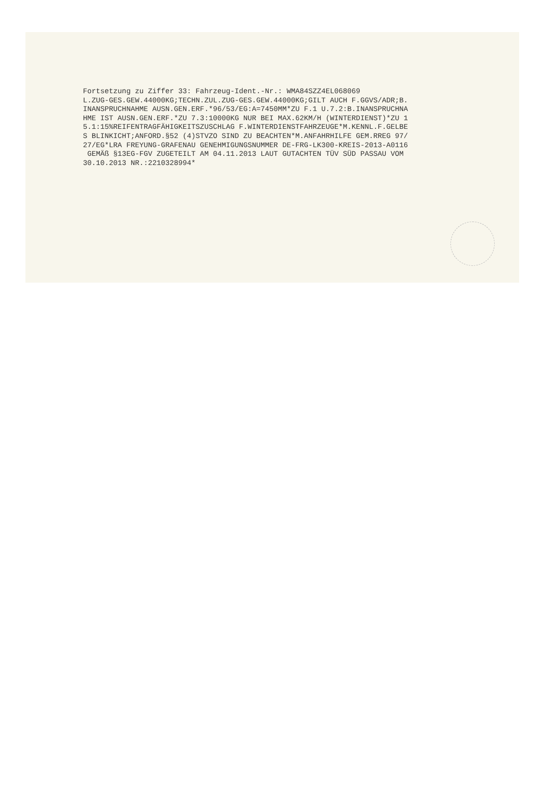Fortsetzung zu Ziffer 33: Fahrzeug-Ident.-Nr.: WMA84SZZ4EL068069 L.ZUG-GES.GEW.44000KG;TECHN.ZUL.ZUG-GES.GEW.44000KG;GILT AUCH F.GGVS/ADR;B. INANSPRUCHNAHME AUSN.GEN.ERF.*96/53/EG:A=7450MM*ZU F.1 U.7.2:B.INANSPRUCHNA HME IST AUSN.GEN.ERF.*ZU 7.3:10000KG NUR BEI MAX.62KM/H (WINTERDIENST)*ZU 1 5.1:15%REIFENTRAGFÄHIGKEITSZUSCHLAG F.WINTERDIENSTFAHRZEUGE*M.KENNL.F.GELBE S BLINKICHT;ANFORD.§52 (4)STVZO SIND ZU BEACHTEN*M.ANFAHRHILFE GEM.RREG 97/ 27/EG*LRA FREYUNG-GRAFENAU GENEHMIGUNGSNUMMER DE-FRG-LK300-KREIS-2013-A0116 GEMÄß §13EG-FGV ZUGETEILT AM 04.11.2013 LAUT GUTACHTEN TÜV SÜD PASSAU VOM 30.10.2013 NR.:2210328994*